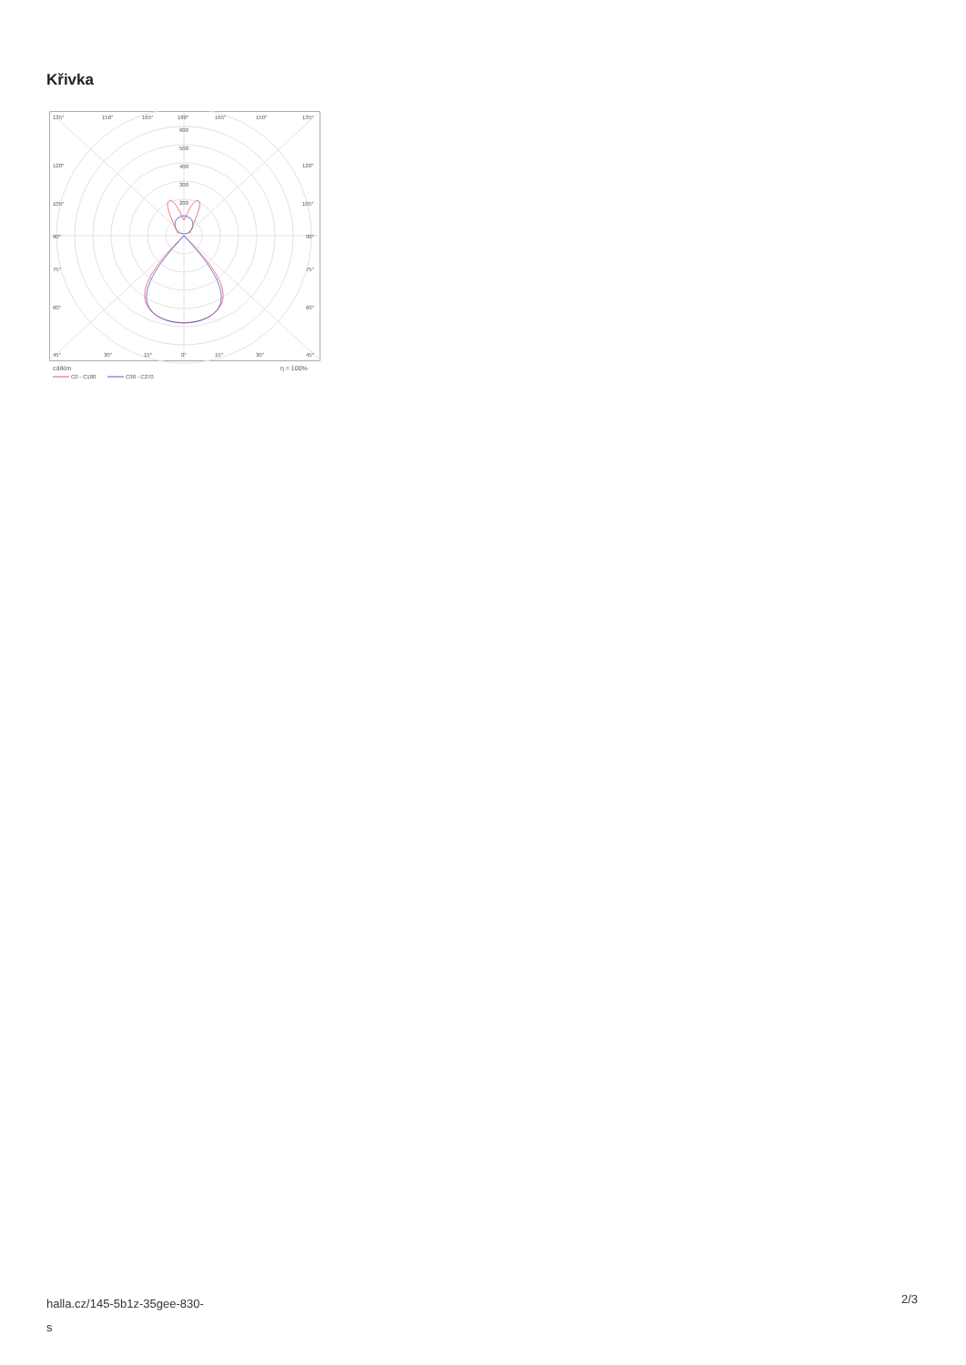Křivka
135°
150°
165°
180°
165°
150°
135°
600
500
400
300
200
120°
120°
105°
105°
90°
90°
75°
75°
60°
60°
45°
30°
15°
0°
15°
30°
45°
cd/klm
η = 100%
C0 - C180
C90 - C270
halla.cz/145-5b1z-35gee-830-
s
2/3